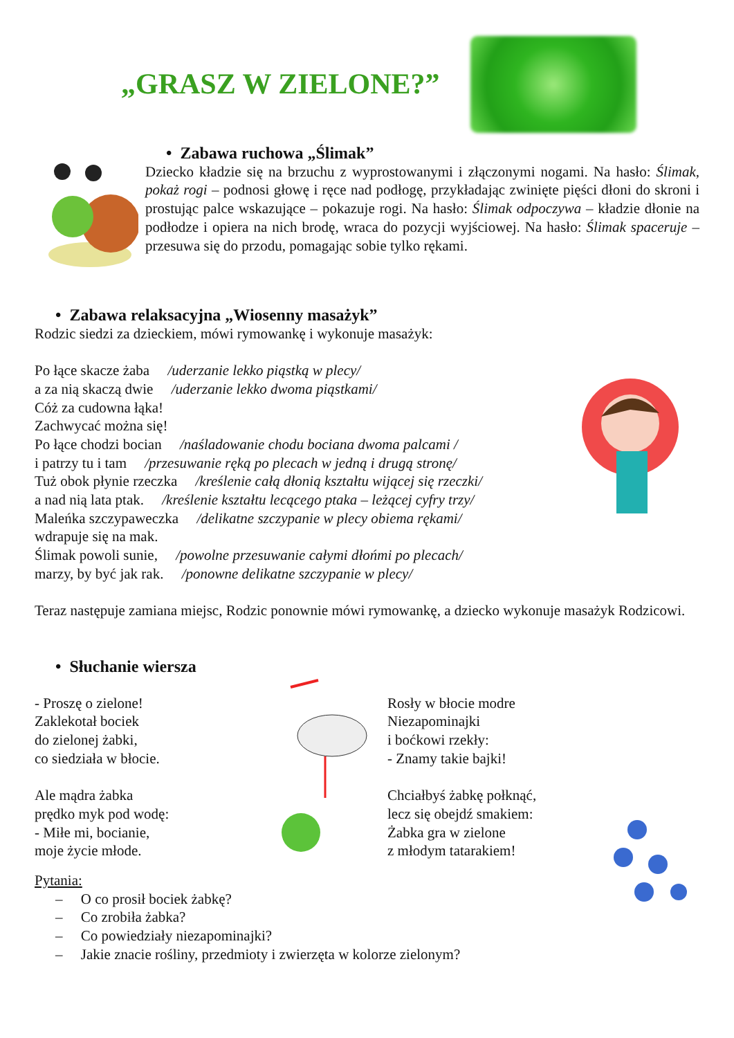„GRASZ W ZIELONE?”
• Zabawa ruchowa „Ślimak”
Dziecko kładzie się na brzuchu z wyprostowanymi i złączonymi nogami. Na hasło: Ślimak, pokaż rogi – podnosi głowę i ręce nad podłogę, przykładając zwinięte pięści dłoni do skroni i prostując palce wskazujące – pokazuje rogi. Na hasło: Ślimak odpoczywa – kładzie dłonie na podłodze i opiera na nich brodę, wraca do pozycji wyjściowej. Na hasło: Ślimak spaceruje – przesuwa się do przodu, pomagając sobie tylko rękami.
• Zabawa relaksacyjna „Wiosenny masażyk”
Rodzic siedzi za dzieckiem, mówi rymowankę i wykonuje masażyk:
Po łące skacze żaba /uderzanie lekko piąstką w plecy/
a za nią skaczą dwie /uderzanie lekko dwoma piąstkami/
Cóż za cudowna łąka!
Zachwycać można się!
Po łące chodzi bocian /naśladowanie chodu bociana dwoma palcami /
i patrzy tu i tam /przesuwanie ręką po plecach w jedną i drugą stronę/
Tuż obok płynie rzeczka /kreślenie całą dłonią kształtu wijącej się rzeczki/
a nad nią lata ptak. /kreślenie kształtu lecącego ptaka – leżącej cyfry trzy/
Maleńka szczypaweczka /delikatne szczypanie w plecy obiema rękami/
wdrapuje się na mak.
Ślimak powoli sunie, /powolne przesuwanie całymi dłońmi po plecach/
marzy, by być jak rak. /ponowne delikatne szczypanie w plecy/
Teraz następuje zamiana miejsc, Rodzic ponownie mówi rymowankę, a dziecko wykonuje masażyk Rodzicowi.
• Słuchanie wiersza
- Proszę o zielone!
Zaklekotał bociek
do zielonej żabki,
co siedziała w błocie.
Ale mądra żabka
prędko myk pod wodę:
- Miłe mi, bocianie,
moje życie młode.
Rosły w błocie modre
Niezapominajki
i boćkowi rzekły:
- Znamy takie bajki!
Chciałbyś żabkę połknąć,
lecz się obejdź smakiem:
Żabka gra w zielone
z młodym tatarakiem!
Pytania:
– O co prosił bociek żabkę?
– Co zrobiła żabka?
– Co powiedziały niezapominajki?
– Jakie znacie rośliny, przedmioty i zwierzęta w kolorze zielonym?